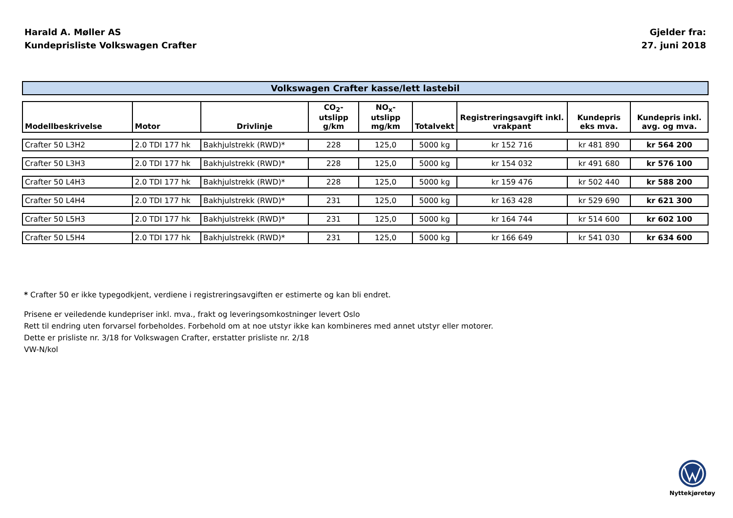Harald A. Møller AS
Kundeprisliste Volkswagen Crafter
Gjelder fra:
27. juni 2018
| Volkswagen Crafter kasse/lett lastebil | | | | | | | | |
| --- | --- | --- | --- | --- | --- | --- | --- | --- |
| Modellbeskrivelse | Motor | Drivlinje | CO<sub>2</sub>-utslipp g/km | NO<sub>x</sub>-utslipp mg/km | Totalvekt | Registreringsavgift inkl. vrakpant | Kundepris eks mva. | Kundepris inkl. avg. og mva. |
| Crafter 50 L3H2 | 2.0 TDI 177 hk | Bakhjulstrekk (RWD)* | 228 | 125,0 | 5000 kg | kr 152 716 | kr 481 890 | kr 564 200 |
| Crafter 50 L3H3 | 2.0 TDI 177 hk | Bakhjulstrekk (RWD)* | 228 | 125,0 | 5000 kg | kr 154 032 | kr 491 680 | kr 576 100 |
| Crafter 50 L4H3 | 2.0 TDI 177 hk | Bakhjulstrekk (RWD)* | 228 | 125,0 | 5000 kg | kr 159 476 | kr 502 440 | kr 588 200 |
| Crafter 50 L4H4 | 2.0 TDI 177 hk | Bakhjulstrekk (RWD)* | 231 | 125,0 | 5000 kg | kr 163 428 | kr 529 690 | kr 621 300 |
| Crafter 50 L5H3 | 2.0 TDI 177 hk | Bakhjulstrekk (RWD)* | 231 | 125,0 | 5000 kg | kr 164 744 | kr 514 600 | kr 602 100 |
| Crafter 50 L5H4 | 2.0 TDI 177 hk | Bakhjulstrekk (RWD)* | 231 | 125,0 | 5000 kg | kr 166 649 | kr 541 030 | kr 634 600 |
* Crafter 50 er ikke typegodkjent, verdiene i registreringsavgiften er estimerte og kan bli endret.
Prisene er veiledende kundepriser inkl. mva., frakt og leveringsomkostninger levert Oslo
Rett til endring uten forvarsel forbeholdes. Forbehold om at noe utstyr ikke kan kombineres med annet utstyr eller motorer.
Dette er prisliste nr. 3/18 for Volkswagen Crafter, erstatter prisliste nr. 2/18
VW-N/kol
Nyttekjøretøy